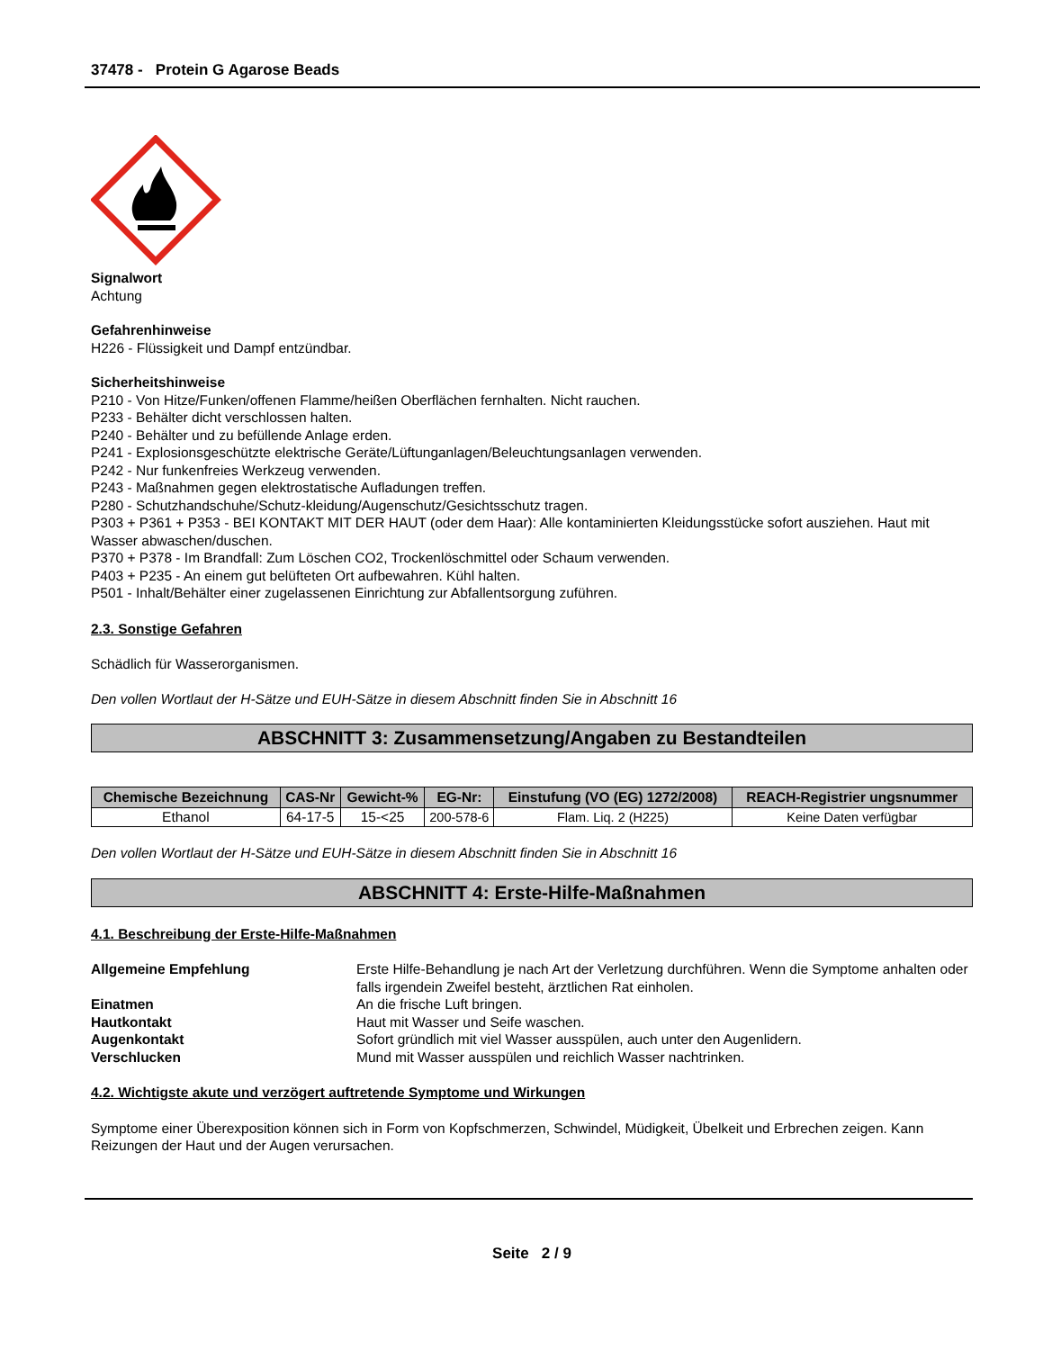37478 - Protein G Agarose Beads
Signalwort
Achtung
Gefahrenhinweise
H226 - Flüssigkeit und Dampf entzündbar.
Sicherheitshinweise
P210 - Von Hitze/Funken/offenen Flamme/heißen Oberflächen fernhalten. Nicht rauchen.
P233 - Behälter dicht verschlossen halten.
P240 - Behälter und zu befüllende Anlage erden.
P241 - Explosionsgeschützte elektrische Geräte/Lüftunganlagen/Beleuchtungsanlagen verwenden.
P242 - Nur funkenfreies Werkzeug verwenden.
P243 - Maßnahmen gegen elektrostatische Aufladungen treffen.
P280 - Schutzhandschuhe/Schutz-kleidung/Augenschutz/Gesichtsschutz tragen.
P303 + P361 + P353 - BEI KONTAKT MIT DER HAUT (oder dem Haar): Alle kontaminierten Kleidungsstücke sofort ausziehen. Haut mit Wasser abwaschen/duschen.
P370 + P378 - Im Brandfall: Zum Löschen CO2, Trockenlöschmittel oder Schaum verwenden.
P403 + P235 - An einem gut belüfteten Ort aufbewahren. Kühl halten.
P501 - Inhalt/Behälter einer zugelassenen Einrichtung zur Abfallentsorgung zuführen.
2.3. Sonstige Gefahren
Schädlich für Wasserorganismen.
Den vollen Wortlaut der H-Sätze und EUH-Sätze in diesem Abschnitt finden Sie in Abschnitt 16
ABSCHNITT 3: Zusammensetzung/Angaben zu Bestandteilen
| Chemische Bezeichnung | CAS-Nr | Gewicht-% | EG-Nr: | Einstufung (VO (EG) 1272/2008) | REACH-Registrier ungsnummer |
| --- | --- | --- | --- | --- | --- |
| Ethanol | 64-17-5 | 15-<25 | 200-578-6 | Flam. Liq. 2 (H225) | Keine Daten verfügbar |
Den vollen Wortlaut der H-Sätze und EUH-Sätze in diesem Abschnitt finden Sie in Abschnitt 16
ABSCHNITT 4: Erste-Hilfe-Maßnahmen
4.1. Beschreibung der Erste-Hilfe-Maßnahmen
| Allgemeine Empfehlung | Erste Hilfe-Behandlung je nach Art der Verletzung durchführen. Wenn die Symptome anhalten oder falls irgendein Zweifel besteht, ärztlichen Rat einholen. |
| Einatmen | An die frische Luft bringen. |
| Hautkontakt | Haut mit Wasser und Seife waschen. |
| Augenkontakt | Sofort gründlich mit viel Wasser ausspülen, auch unter den Augenlidern. |
| Verschlucken | Mund mit Wasser ausspülen und reichlich Wasser nachtrinken. |
4.2. Wichtigste akute und verzögert auftretende Symptome und Wirkungen
Symptome einer Überexposition können sich in Form von Kopfschmerzen, Schwindel, Müdigkeit, Übelkeit und Erbrechen zeigen. Kann Reizungen der Haut und der Augen verursachen.
Seite 2 / 9